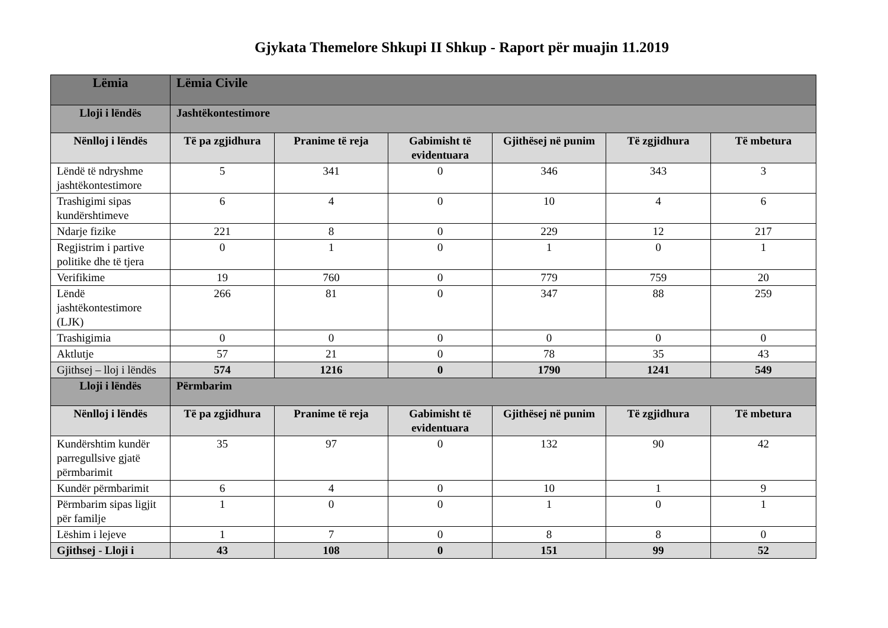Gjykata Themelore Shkupi II Shkup - Raport për muajin 11.2019
| Lëmia | Lëmia Civile | | | | | |
| --- | --- | --- | --- | --- | --- | --- |
| Lloji i lëndës | Jashtëkontestimore | | | | | |
| Nënlloj i lëndës | Të pa zgjidhura | Pranime të reja | Gabimisht të evidentuara | Gjithësej në punim | Të zgjidhura | Të mbetura |
| Lëndë të ndryshme jashtëkontestimore | 5 | 341 | 0 | 346 | 343 | 3 |
| Trashigimi sipas kundërshtimeve | 6 | 4 | 0 | 10 | 4 | 6 |
| Ndarje fizike | 221 | 8 | 0 | 229 | 12 | 217 |
| Regjistrim i partive politike dhe të tjera | 0 | 1 | 0 | 1 | 0 | 1 |
| Verifikime | 19 | 760 | 0 | 779 | 759 | 20 |
| Lëndë jashtëkontestimore (LJK) | 266 | 81 | 0 | 347 | 88 | 259 |
| Trashigimia | 0 | 0 | 0 | 0 | 0 | 0 |
| Aktlutje | 57 | 21 | 0 | 78 | 35 | 43 |
| Gjithsej – lloj i lëndës | 574 | 1216 | 0 | 1790 | 1241 | 549 |
| Lloji i lëndës | Përmbarim | | | | | |
| Nënlloj i lëndës | Të pa zgjidhura | Pranime të reja | Gabimisht të evidentuara | Gjithësej në punim | Të zgjidhura | Të mbetura |
| Kundërshtim kundër parregullsive gjatë përmbarimit | 35 | 97 | 0 | 132 | 90 | 42 |
| Kundër përmbarimit | 6 | 4 | 0 | 10 | 1 | 9 |
| Përmbarim sipas ligjit për familje | 1 | 0 | 0 | 1 | 0 | 1 |
| Lëshim i lejeve | 1 | 7 | 0 | 8 | 8 | 0 |
| Gjithsej - Lloji i | 43 | 108 | 0 | 151 | 99 | 52 |